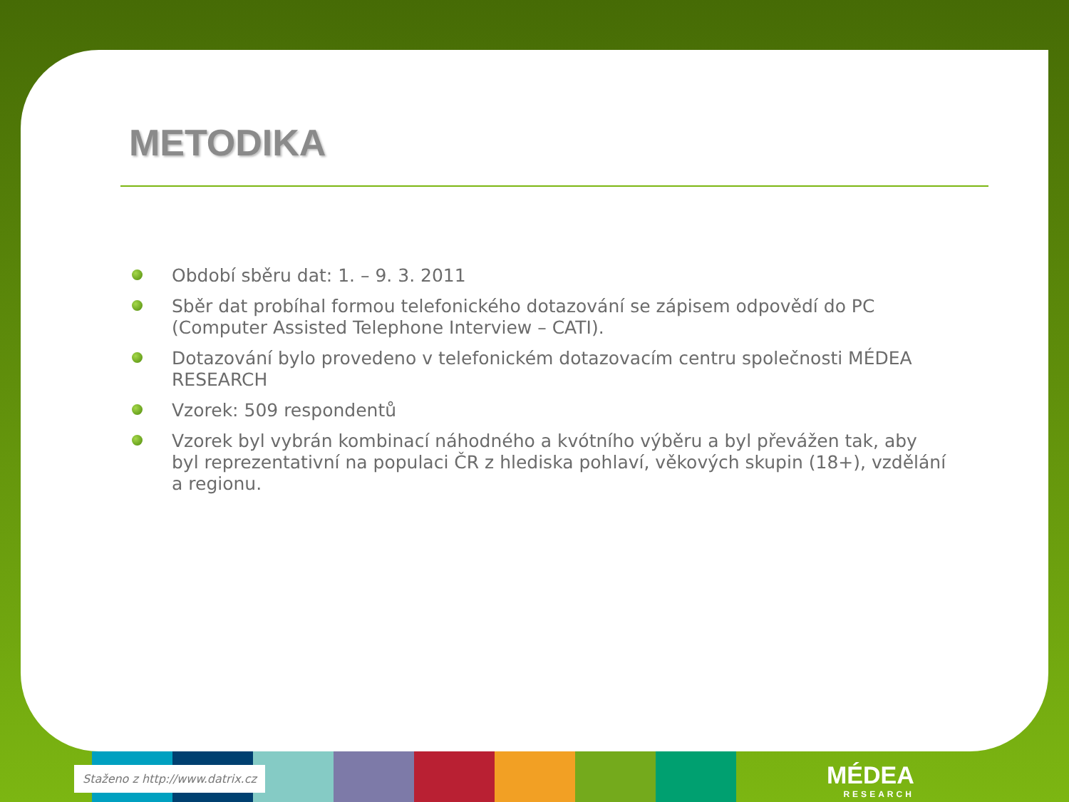METODIKA
Období sběru dat: 1. – 9. 3. 2011
Sběr dat probíhal formou telefonického dotazování se zápisem odpovědí do PC (Computer Assisted Telephone Interview – CATI).
Dotazování bylo provedeno v telefonickém dotazovacím centru společnosti MÉDEA RESEARCH
Vzorek: 509 respondentů
Vzorek byl vybrán kombinací náhodného a kvótního výběru a byl převážen tak, aby byl reprezentativní na populaci ČR z hlediska pohlaví, věkových skupin (18+), vzdělání a regionu.
Staženo z http://www.datrix.cz MÉDEA
RESEARCH